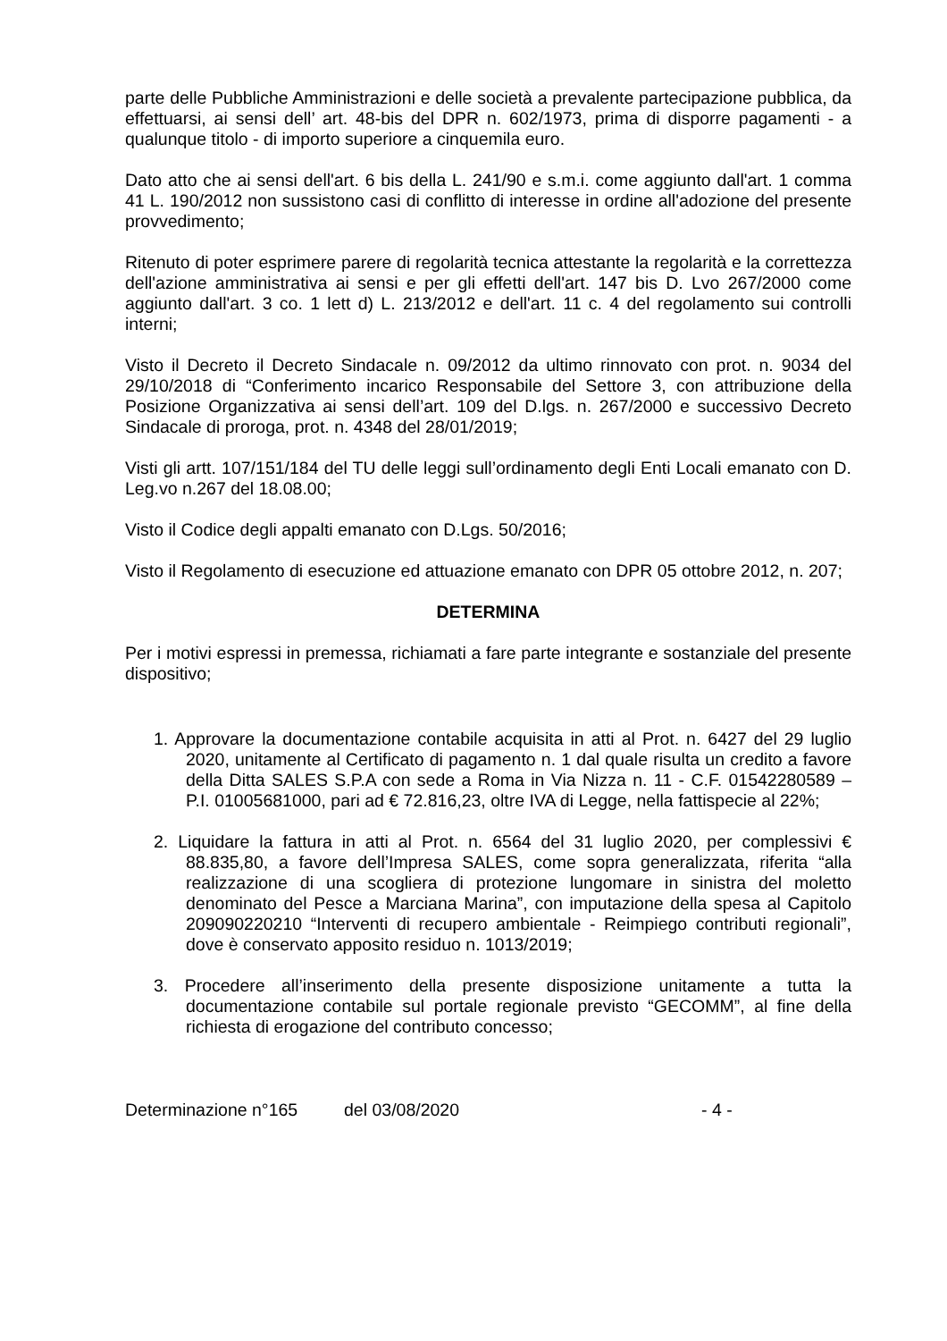parte delle Pubbliche Amministrazioni e delle società a prevalente partecipazione pubblica, da effettuarsi, ai sensi dell’ art. 48-bis del DPR n. 602/1973, prima di disporre pagamenti - a qualunque titolo - di importo superiore a cinquemila euro.
Dato atto che ai sensi dell'art. 6 bis della L. 241/90 e s.m.i. come aggiunto dall'art. 1 comma 41 L. 190/2012 non sussistono casi di conflitto di interesse in ordine all'adozione del presente provvedimento;
Ritenuto di poter esprimere parere di regolarità tecnica attestante la regolarità e la correttezza dell'azione amministrativa ai sensi e per gli effetti dell'art. 147 bis D. Lvo 267/2000 come aggiunto dall'art. 3 co. 1 lett d) L. 213/2012 e dell'art. 11 c. 4 del regolamento sui controlli interni;
Visto il Decreto il Decreto Sindacale n. 09/2012 da ultimo rinnovato con prot. n. 9034 del 29/10/2018 di “Conferimento incarico Responsabile del Settore 3, con attribuzione della Posizione Organizzativa ai sensi dell’art. 109 del D.lgs. n. 267/2000 e successivo Decreto Sindacale di proroga, prot. n. 4348 del 28/01/2019;
Visti gli artt. 107/151/184 del TU delle leggi sull’ordinamento degli Enti Locali emanato con D. Leg.vo n.267 del 18.08.00;
Visto il Codice degli appalti emanato con D.Lgs. 50/2016;
Visto il Regolamento di esecuzione ed attuazione emanato con DPR 05 ottobre 2012, n. 207;
DETERMINA
Per i motivi espressi in premessa, richiamati a fare parte integrante e sostanziale del presente dispositivo;
1. Approvare la documentazione contabile acquisita in atti al Prot. n. 6427 del 29 luglio 2020, unitamente al Certificato di pagamento n. 1 dal quale risulta un credito a favore della Ditta SALES S.P.A con sede a Roma in Via Nizza n. 11 - C.F. 01542280589 – P.I. 01005681000, pari ad € 72.816,23, oltre IVA di Legge, nella fattispecie al 22%;
2. Liquidare la fattura in atti al Prot. n. 6564 del 31 luglio 2020, per complessivi € 88.835,80, a favore dell’Impresa SALES, come sopra generalizzata, riferita “alla realizzazione di una scogliera di protezione lungomare in sinistra del moletto denominato del Pesce a Marciana Marina”, con imputazione della spesa al Capitolo 209090220210 “Interventi di recupero ambientale - Reimpiego contributi regionali”, dove è conservato apposito residuo n. 1013/2019;
3. Procedere all’inserimento della presente disposizione unitamente a tutta la documentazione contabile sul portale regionale previsto “GECOMM”, al fine della richiesta di erogazione del contributo concesso;
Determinazione n°165 del 03/08/2020 - 4 -